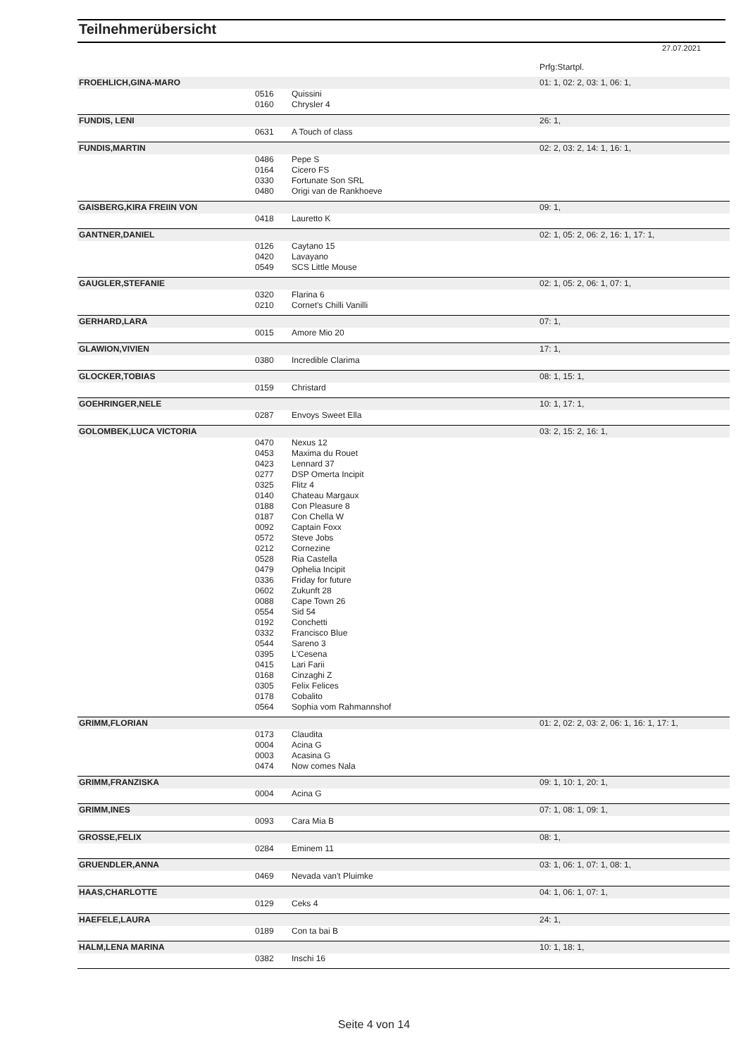Teilnehmerübersicht
27.07.2021
| | | | Prfg:Startpl. |
| FROEHLICH,GINA-MARO | | | 01: 1, 02: 2, 03: 1, 06: 1, |
| | 0516 | Quissini | |
| | 0160 | Chrysler 4 | |
| FUNDIS, LENI | | | 26: 1, |
| | 0631 | A Touch of class | |
| FUNDIS,MARTIN | | | 02: 2, 03: 2, 14: 1, 16: 1, |
| | 0486 | Pepe S | |
| | 0164 | Cicero FS | |
| | 0330 | Fortunate Son SRL | |
| | 0480 | Origi van de Rankhoeve | |
| GAISBERG,KIRA FREIIN VON | | | 09: 1, |
| | 0418 | Lauretto K | |
| GANTNER,DANIEL | | | 02: 1, 05: 2, 06: 2, 16: 1, 17: 1, |
| | 0126 | Caytano 15 | |
| | 0420 | Lavayano | |
| | 0549 | SCS Little Mouse | |
| GAUGLER,STEFANIE | | | 02: 1, 05: 2, 06: 1, 07: 1, |
| | 0320 | Flarina 6 | |
| | 0210 | Cornet's Chilli Vanilli | |
| GERHARD,LARA | | | 07: 1, |
| | 0015 | Amore Mio 20 | |
| GLAWION,VIVIEN | | | 17: 1, |
| | 0380 | Incredible Clarima | |
| GLOCKER,TOBIAS | | | 08: 1, 15: 1, |
| | 0159 | Christard | |
| GOEHRINGER,NELE | | | 10: 1, 17: 1, |
| | 0287 | Envoys Sweet Ella | |
| GOLOMBEK,LUCA VICTORIA | | | 03: 2, 15: 2, 16: 1, |
| | 0470 | Nexus 12 | |
| | 0453 | Maxima du Rouet | |
| | 0423 | Lennard 37 | |
| | 0277 | DSP Omerta Incipit | |
| | 0325 | Flitz 4 | |
| | 0140 | Chateau Margaux | |
| | 0188 | Con Pleasure 8 | |
| | 0187 | Con Chella W | |
| | 0092 | Captain Foxx | |
| | 0572 | Steve Jobs | |
| | 0212 | Cornezine | |
| | 0528 | Ria Castella | |
| | 0479 | Ophelia Incipit | |
| | 0336 | Friday for future | |
| | 0602 | Zukunft 28 | |
| | 0088 | Cape Town 26 | |
| | 0554 | Sid 54 | |
| | 0192 | Conchetti | |
| | 0332 | Francisco Blue | |
| | 0544 | Sareno 3 | |
| | 0395 | L'Cesena | |
| | 0415 | Lari Farii | |
| | 0168 | Cinzaghi Z | |
| | 0305 | Felix Felices | |
| | 0178 | Cobalito | |
| | 0564 | Sophia vom Rahmannshof | |
| GRIMM,FLORIAN | | | 01: 2, 02: 2, 03: 2, 06: 1, 16: 1, 17: 1, |
| | 0173 | Claudita | |
| | 0004 | Acina G | |
| | 0003 | Acasina G | |
| | 0474 | Now comes Nala | |
| GRIMM,FRANZISKA | | | 09: 1, 10: 1, 20: 1, |
| | 0004 | Acina G | |
| GRIMM,INES | | | 07: 1, 08: 1, 09: 1, |
| | 0093 | Cara Mia B | |
| GROSSE,FELIX | | | 08: 1, |
| | 0284 | Eminem 11 | |
| GRUENDLER,ANNA | | | 03: 1, 06: 1, 07: 1, 08: 1, |
| | 0469 | Nevada van't Pluimke | |
| HAAS,CHARLOTTE | | | 04: 1, 06: 1, 07: 1, |
| | 0129 | Ceks 4 | |
| HAEFELE,LAURA | | | 24: 1, |
| | 0189 | Con ta bai B | |
| HALM,LENA MARINA | | | 10: 1, 18: 1, |
| | 0382 | Inschi 16 | |
Seite 4 von 14